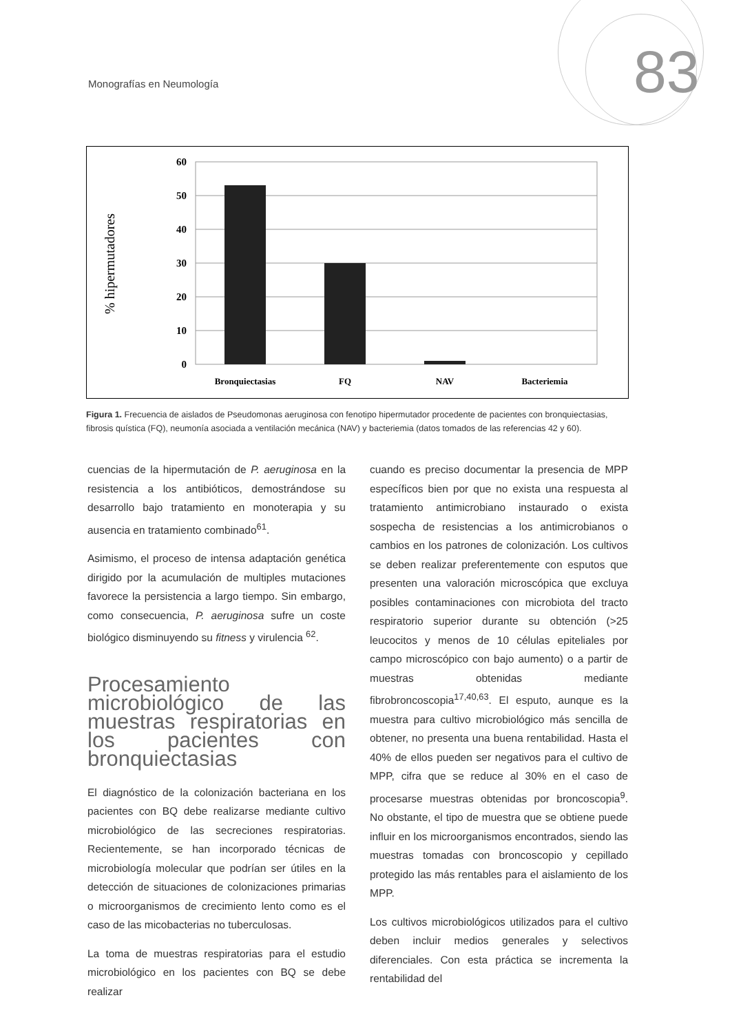Monografías en Neumología 83
60
50
40
30
20
10
0
Bronquiectasias
FQ
NAV
Bacteriemia
% hipermutadores
Figura 1. Frecuencia de aislados de Pseudomonas aeruginosa con fenotipo hipermutador procedente de pacientes con bronquiectasias, fibrosis quística (FQ), neumonía asociada a ventilación mecánica (NAV) y bacteriemia (datos tomados de las referencias 42 y 60).
cuencias de la hipermutación de P. aeruginosa en la resistencia a los antibióticos, demostrándose su desarrollo bajo tratamiento en monoterapia y su ausencia en tratamiento combinado<sup>61</sup>.
Asimismo, el proceso de intensa adaptación genética dirigido por la acumulación de multiples mutaciones favorece la persistencia a largo tiempo. Sin embargo, como consecuencia, P. aeruginosa sufre un coste biológico disminuyendo su fitness y virulencia <sup>62</sup>.
Procesamiento microbiológico de las muestras respiratorias en los pacientes con bronquiectasias
El diagnóstico de la colonización bacteriana en los pacientes con BQ debe realizarse mediante cultivo microbiológico de las secreciones respiratorias. Recientemente, se han incorporado técnicas de microbiología molecular que podrían ser útiles en la detección de situaciones de colonizaciones primarias o microorganismos de crecimiento lento como es el caso de las micobacterias no tuberculosas.
La toma de muestras respiratorias para el estudio microbiológico en los pacientes con BQ se debe realizar
cuando es preciso documentar la presencia de MPP específicos bien por que no exista una respuesta al tratamiento antimicrobiano instaurado o exista sospecha de resistencias a los antimicrobianos o cambios en los patrones de colonización. Los cultivos se deben realizar preferentemente con esputos que presenten una valoración microscópica que excluya posibles contaminaciones con microbiota del tracto respiratorio superior durante su obtención (>25 leucocitos y menos de 10 células epiteliales por campo microscópico con bajo aumento) o a partir de muestras obtenidas mediante fibrobroncoscopia<sup>17,40,63</sup>. El esputo, aunque es la muestra para cultivo microbiológico más sencilla de obtener, no presenta una buena rentabilidad. Hasta el 40% de ellos pueden ser negativos para el cultivo de MPP, cifra que se reduce al 30% en el caso de procesarse muestras obtenidas por broncoscopia<sup>9</sup>. No obstante, el tipo de muestra que se obtiene puede influir en los microorganismos encontrados, siendo las muestras tomadas con broncoscopio y cepillado protegido las más rentables para el aislamiento de los MPP.
Los cultivos microbiológicos utilizados para el cultivo deben incluir medios generales y selectivos diferenciales. Con esta práctica se incrementa la rentabilidad del